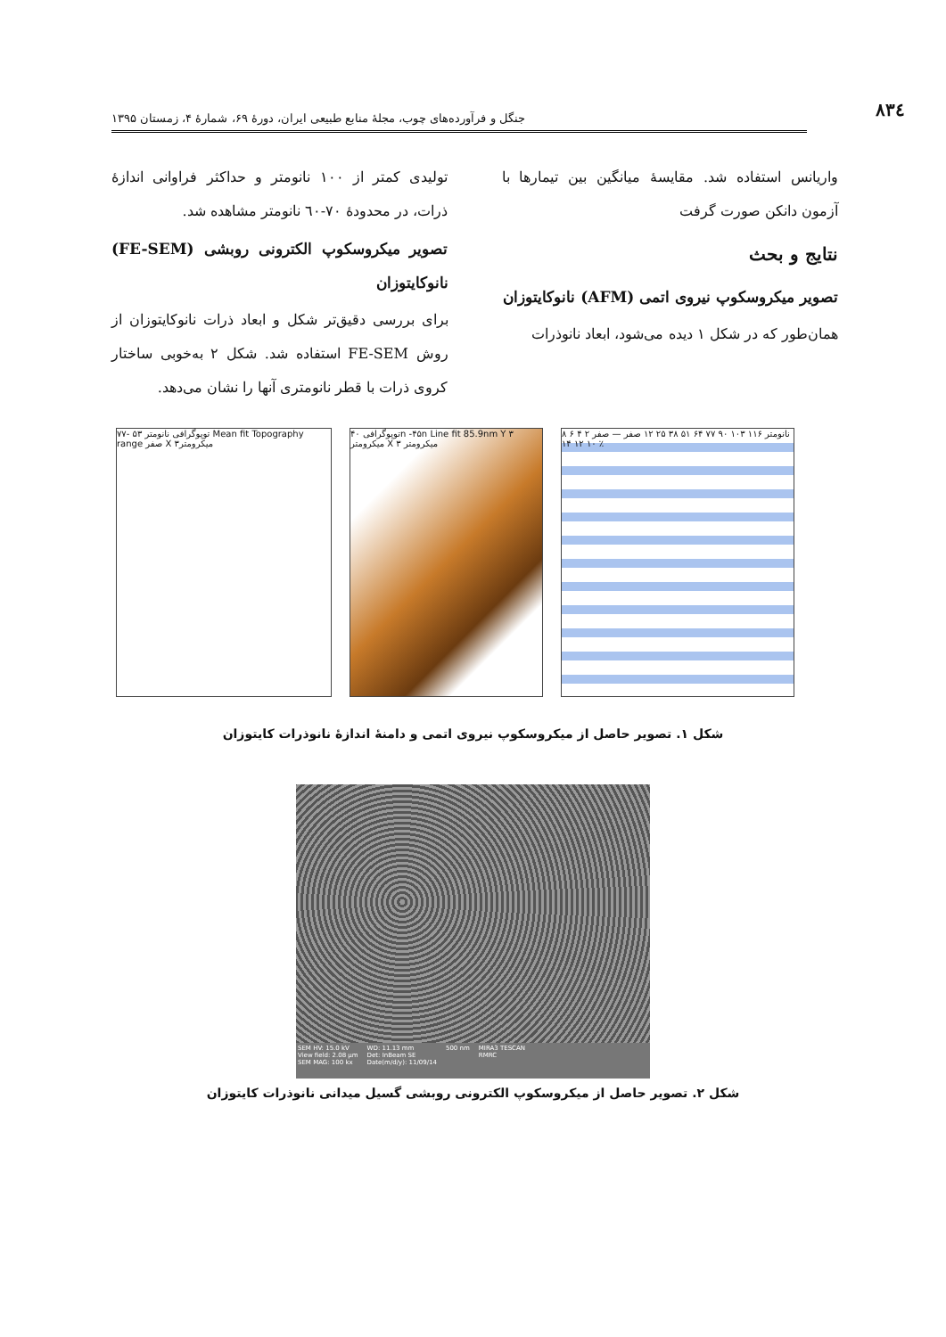۸۳٤
جنگل و فرآورده‌های چوب، مجلهٔ منابع طبیعی ایران، دورهٔ ۶۹، شمارهٔ ۴، زمستان ۱۳۹۵
واریانس استفاده شد. مقایسهٔ میانگین بین تیمارها با آزمون دانکن صورت گرفت
نتایج و بحث
تصویر میکروسکوپ نیروی اتمی (AFM) نانوکایتوزان
همان‌طور که در شکل ۱ دیده می‌شود، ابعاد نانوذرات
تولیدی کمتر از ۱۰۰ نانومتر و حداکثر فراوانی اندازهٔ ذرات، در محدودهٔ ۷۰-٦۰ نانومتر مشاهده شد.
تصویر میکروسکوپ الکترونی روبشی (FE-SEM) نانوکایتوزان
برای بررسی دقیق‌تر شکل و ابعاد ذرات نانوکایتوزان از روش FE-SEM استفاده شد. شکل ۲ به‌خوبی ساختار کروی ذرات با قطر نانومتری آنها را نشان می‌دهد.
توپوگرافی نانومتر ۵۳ -۷۷ Mean fit Topography range صفر X ۳میکرومتر
توپوگرافی ۴۰n -۴۵n Line fit 85.9nm Y ۳ میکرومتر X ۳ میکرومتر
نانومتر ۱۱۶ ۱۰۳ ۹۰ ۷۷ ۶۴ ۵۱ ۳۸ ۲۵ ۱۲ صفر — صفر ۲ ۴ ۶ ۸ ۱۰ ۱۲ ۱۴ ٪
شکل ۱. تصویر حاصل از میکروسکوپ نیروی اتمی و دامنهٔ اندازهٔ نانوذرات کایتوزان
SEM HV: 15.0 kV
View field: 2.08 µm
SEM MAG: 100 kx WD: 11.13 mm
Det: InBeam SE
Date(m/d/y): 11/09/14 500 nm MIRA3 TESCAN
RMRC
شکل ۲. تصویر حاصل از میکروسکوپ الکترونی روبشی گسیل میدانی نانوذرات کایتوزان